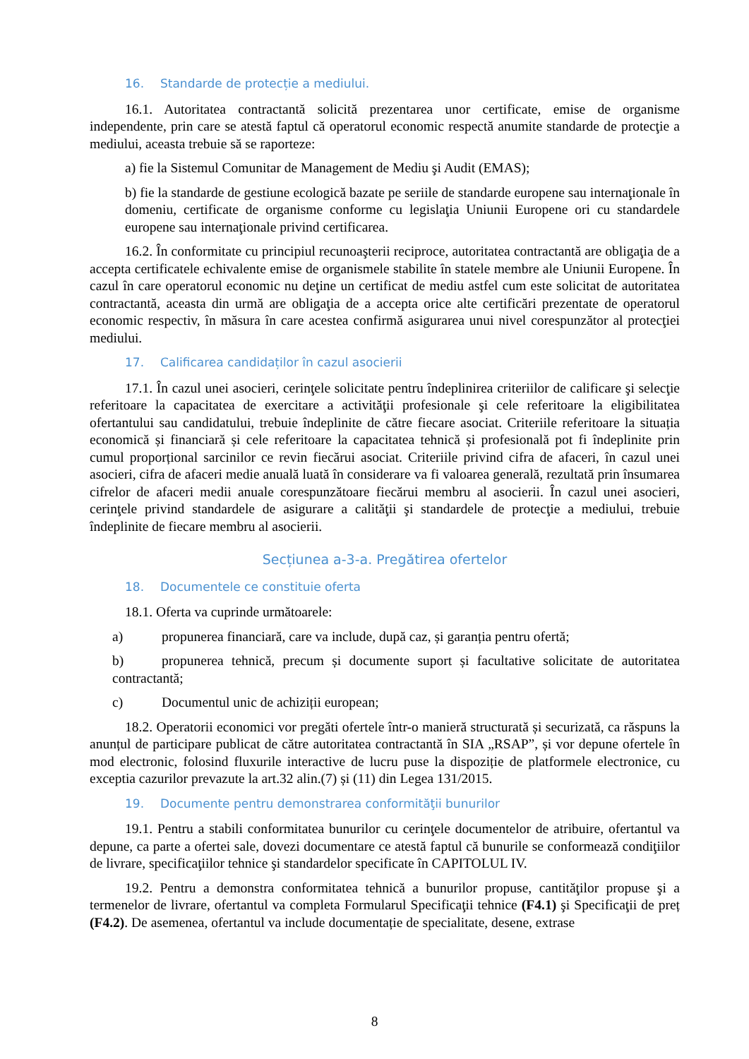16. Standarde de protecție a mediului.
16.1. Autoritatea contractantă solicită prezentarea unor certificate, emise de organisme independente, prin care se atestă faptul că operatorul economic respectă anumite standarde de protecţie a mediului, aceasta trebuie să se raporteze:
a) fie la Sistemul Comunitar de Management de Mediu şi Audit (EMAS);
b) fie la standarde de gestiune ecologică bazate pe seriile de standarde europene sau internaţionale în domeniu, certificate de organisme conforme cu legislaţia Uniunii Europene ori cu standardele europene sau internaţionale privind certificarea.
16.2. În conformitate cu principiul recunoaşterii reciproce, autoritatea contractantă are obligaţia de a accepta certificatele echivalente emise de organismele stabilite în statele membre ale Uniunii Europene. În cazul în care operatorul economic nu deţine un certificat de mediu astfel cum este solicitat de autoritatea contractantă, aceasta din urmă are obligaţia de a accepta orice alte certificări prezentate de operatorul economic respectiv, în măsura în care acestea confirmă asigurarea unui nivel corespunzător al protecţiei mediului.
17. Calificarea candidaților în cazul asocierii
17.1. În cazul unei asocieri, cerinţele solicitate pentru îndeplinirea criteriilor de calificare şi selecţie referitoare la capacitatea de exercitare a activităţii profesionale şi cele referitoare la eligibilitatea ofertantului sau candidatului, trebuie îndeplinite de către fiecare asociat. Criteriile referitoare la situația economică și financiară și cele referitoare la capacitatea tehnică și profesională pot fi îndeplinite prin cumul proporțional sarcinilor ce revin fiecărui asociat. Criteriile privind cifra de afaceri, în cazul unei asocieri, cifra de afaceri medie anuală luată în considerare va fi valoarea generală, rezultată prin însumarea cifrelor de afaceri medii anuale corespunzătoare fiecărui membru al asocierii. În cazul unei asocieri, cerinţele privind standardele de asigurare a calităţii şi standardele de protecţie a mediului, trebuie îndeplinite de fiecare membru al asocierii.
Secțiunea a-3-a. Pregătirea ofertelor
18. Documentele ce constituie oferta
18.1. Oferta va cuprinde următoarele:
a) propunerea financiară, care va include, după caz, și garanția pentru ofertă;
b) propunerea tehnică, precum și documente suport și facultative solicitate de autoritatea contractantă;
c) Documentul unic de achiziții european;
18.2. Operatorii economici vor pregăti ofertele într-o manieră structurată și securizată, ca răspuns la anunțul de participare publicat de către autoritatea contractantă în SIA „RSAP”, și vor depune ofertele în mod electronic, folosind fluxurile interactive de lucru puse la dispoziție de platformele electronice, cu exceptia cazurilor prevazute la art.32 alin.(7) și (11) din Legea 131/2015.
19. Documente pentru demonstrarea conformităţii bunurilor
19.1. Pentru a stabili conformitatea bunurilor cu cerinţele documentelor de atribuire, ofertantul va depune, ca parte a ofertei sale, dovezi documentare ce atestă faptul că bunurile se conformează condiţiilor de livrare, specificaţiilor tehnice şi standardelor specificate în CAPITOLUL IV.
19.2. Pentru a demonstra conformitatea tehnică a bunurilor propuse, cantităţilor propuse şi a termenelor de livrare, ofertantul va completa Formularul Specificaţii tehnice (F4.1) şi Specificaţii de preț (F4.2). De asemenea, ofertantul va include documentație de specialitate, desene, extrase
8